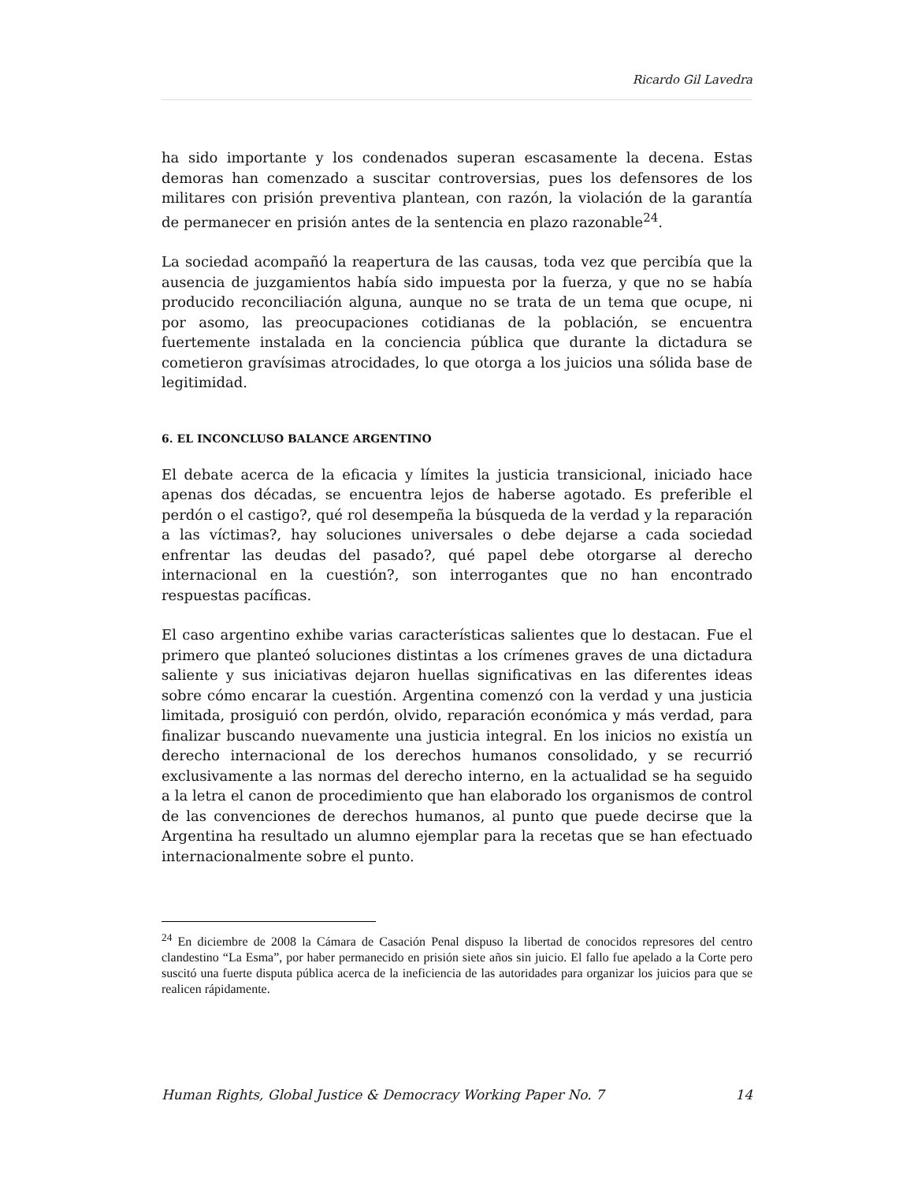Ricardo Gil Lavedra
ha sido importante y los condenados superan escasamente la decena. Estas demoras han comenzado a suscitar controversias, pues los defensores de los militares con prisión preventiva plantean, con razón, la violación de la garantía de permanecer en prisión antes de la sentencia en plazo razonable<sup>24</sup>.
La sociedad acompañó la reapertura de las causas, toda vez que percibía que la ausencia de juzgamientos había sido impuesta por la fuerza, y que no se había producido reconciliación alguna, aunque no se trata de un tema que ocupe, ni por asomo, las preocupaciones cotidianas de la población, se encuentra fuertemente instalada en la conciencia pública que durante la dictadura se cometieron gravísimas atrocidades, lo que otorga a los juicios una sólida base de legitimidad.
6. EL INCONCLUSO BALANCE ARGENTINO
El debate acerca de la eficacia y límites la justicia transicional, iniciado hace apenas dos décadas, se encuentra lejos de haberse agotado. Es preferible el perdón o el castigo?, qué rol desempeña la búsqueda de la verdad y la reparación a las víctimas?, hay soluciones universales o debe dejarse a cada sociedad enfrentar las deudas del pasado?, qué papel debe otorgarse al derecho internacional en la cuestión?, son interrogantes que no han encontrado respuestas pacíficas.
El caso argentino exhibe varias características salientes que lo destacan. Fue el primero que planteó soluciones distintas a los crímenes graves de una dictadura saliente y sus iniciativas dejaron huellas significativas en las diferentes ideas sobre cómo encarar la cuestión. Argentina comenzó con la verdad y una justicia limitada, prosiguió con perdón, olvido, reparación económica y más verdad, para finalizar buscando nuevamente una justicia integral. En los inicios no existía un derecho internacional de los derechos humanos consolidado, y se recurrió exclusivamente a las normas del derecho interno, en la actualidad se ha seguido a la letra el canon de procedimiento que han elaborado los organismos de control de las convenciones de derechos humanos, al punto que puede decirse que la Argentina ha resultado un alumno ejemplar para la recetas que se han efectuado internacionalmente sobre el punto.
<sup>24</sup> En diciembre de 2008 la Cámara de Casación Penal dispuso la libertad de conocidos represores del centro clandestino “La Esma”, por haber permanecido en prisión siete años sin juicio. El fallo fue apelado a la Corte pero suscitó una fuerte disputa pública acerca de la ineficiencia de las autoridades para organizar los juicios para que se realicen rápidamente.
Human Rights, Global Justice & Democracy Working Paper No. 7 14